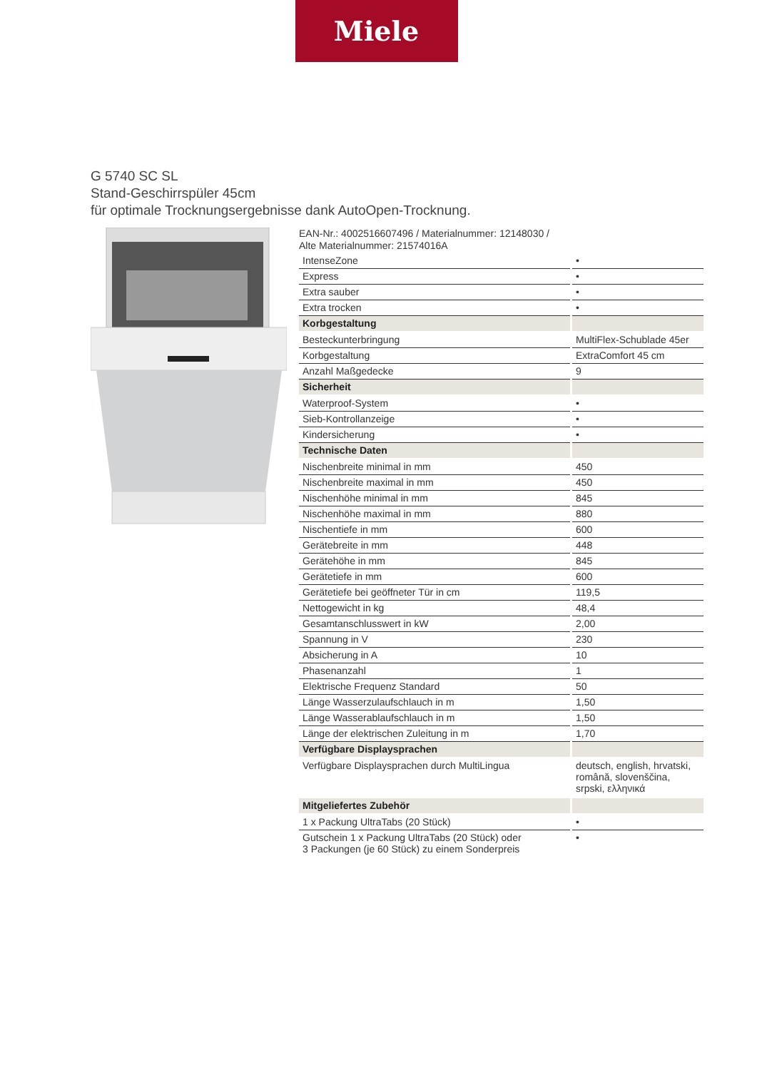Miele
G 5740 SC SL
Stand-Geschirrspüler 45cm
für optimale Trocknungsergebnisse dank AutoOpen-Trocknung.
EAN-Nr.: 4002516607496 / Materialnummer: 12148030 /
Alte Materialnummer: 21574016A
| IntenseZone | • |
| Express | • |
| Extra sauber | • |
| Extra trocken | • |
| Korbgestaltung | |
| Besteckunterbringung | MultiFlex-Schublade 45er |
| Korbgestaltung | ExtraComfort 45 cm |
| Anzahl Maßgedecke | 9 |
| Sicherheit | |
| Waterproof-System | • |
| Sieb-Kontrollanzeige | • |
| Kindersicherung | • |
| Technische Daten | |
| Nischenbreite minimal in mm | 450 |
| Nischenbreite maximal in mm | 450 |
| Nischenhöhe minimal in mm | 845 |
| Nischenhöhe maximal in mm | 880 |
| Nischentiefe in mm | 600 |
| Gerätebreite in mm | 448 |
| Gerätehöhe in mm | 845 |
| Gerätetiefe in mm | 600 |
| Gerätetiefe bei geöffneter Tür in cm | 119,5 |
| Nettogewicht in kg | 48,4 |
| Gesamtanschlusswert in kW | 2,00 |
| Spannung in V | 230 |
| Absicherung in A | 10 |
| Phasenanzahl | 1 |
| Elektrische Frequenz Standard | 50 |
| Länge Wasserzulaufschlauch in m | 1,50 |
| Länge Wasserablaufschlauch in m | 1,50 |
| Länge der elektrischen Zuleitung in m | 1,70 |
| Verfügbare Displaysprachen | |
| Verfügbare Displaysprachen durch MultiLingua | deutsch, english, hrvatski, română, slovenščina, srpski, ελληνικά |
| Mitgeliefertes Zubehör | |
| 1 x Packung UltraTabs (20 Stück) | • |
| Gutschein 1 x Packung UltraTabs (20 Stück) oder 3 Packungen (je 60 Stück) zu einem Sonderpreis | • |